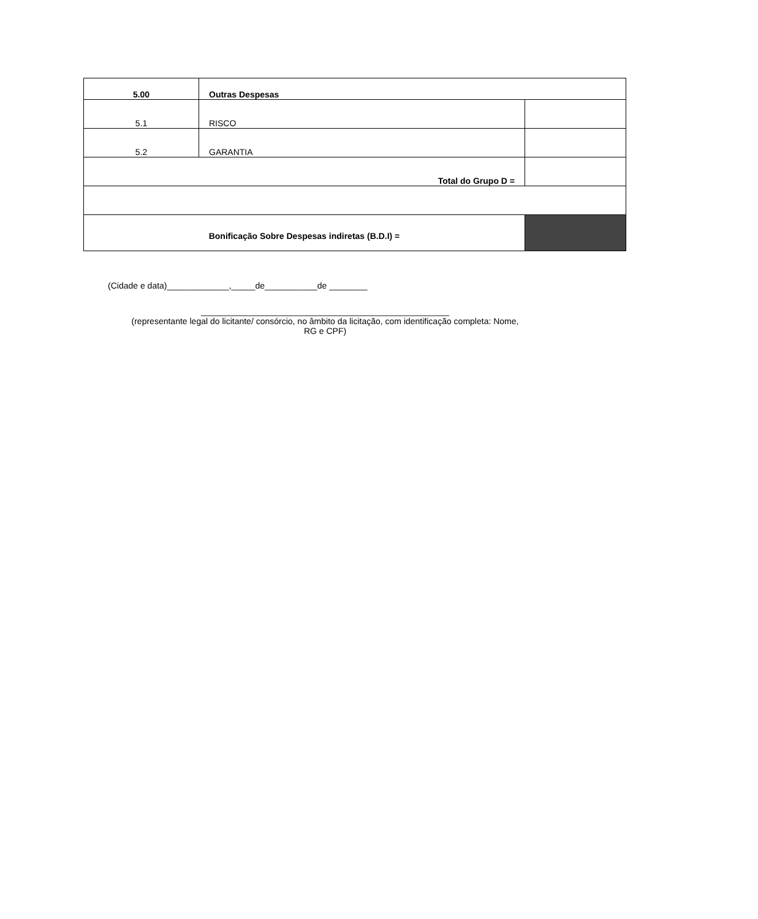| 5.00 | Outras Despesas | |
| 5.1 | RISCO | |
| 5.2 | GARANTIA | |
| Total do Grupo D = | | |
| Bonificação Sobre Despesas indiretas (B.D.I) = | | |
(Cidade e data)_____________,_____de___________de ________
____________________________________________________
(representante legal do licitante/ consórcio, no âmbito da licitação, com identificação completa: Nome,
RG e CPF)